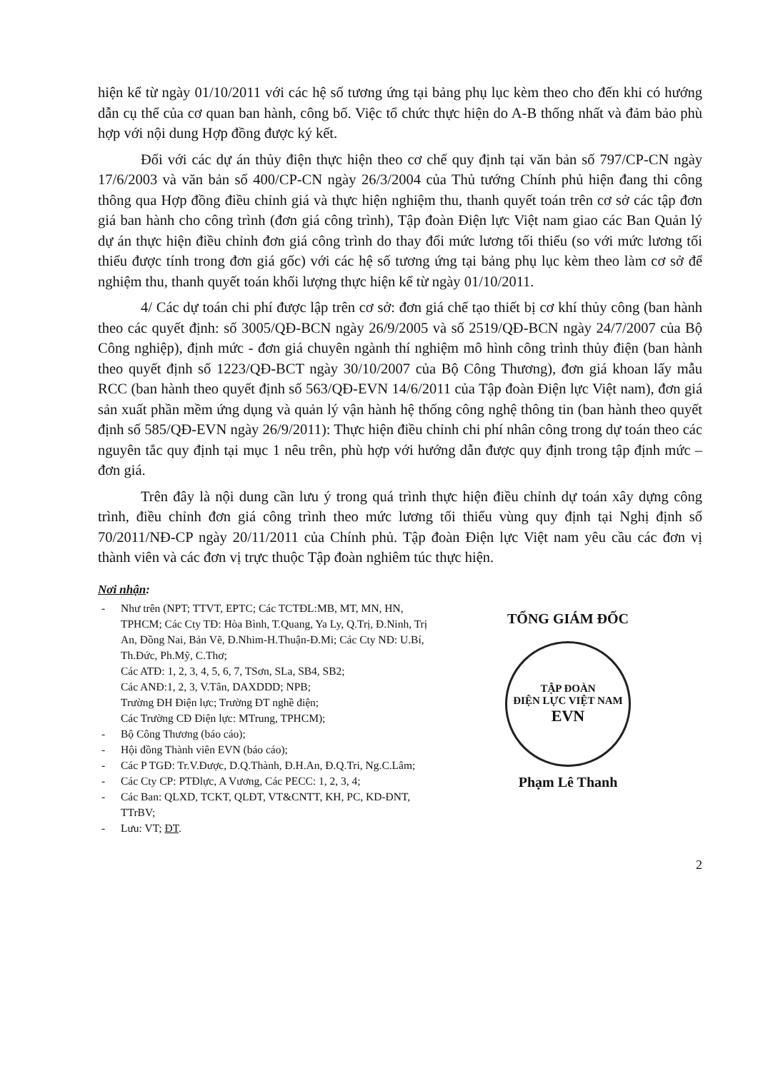hiện kể từ ngày 01/10/2011 với các hệ số tương ứng tại bảng phụ lục kèm theo cho đến khi có hướng dẫn cụ thể của cơ quan ban hành, công bố. Việc tổ chức thực hiện do A-B thống nhất và đảm bảo phù hợp với nội dung Hợp đồng được ký kết.
Đối với các dự án thủy điện thực hiện theo cơ chế quy định tại văn bản số 797/CP-CN ngày 17/6/2003 và văn bản số 400/CP-CN ngày 26/3/2004 của Thủ tướng Chính phủ hiện đang thi công thông qua Hợp đồng điều chỉnh giá và thực hiện nghiệm thu, thanh quyết toán trên cơ sở các tập đơn giá ban hành cho công trình (đơn giá công trình), Tập đoàn Điện lực Việt nam giao các Ban Quản lý dự án thực hiện điều chỉnh đơn giá công trình do thay đổi mức lương tối thiểu (so với mức lương tối thiểu được tính trong đơn giá gốc) với các hệ số tương ứng tại bảng phụ lục kèm theo làm cơ sở để nghiệm thu, thanh quyết toán khối lượng thực hiện kể từ ngày 01/10/2011.
4/ Các dự toán chi phí được lập trên cơ sở: đơn giá chế tạo thiết bị cơ khí thủy công (ban hành theo các quyết định: số 3005/QĐ-BCN ngày 26/9/2005 và số 2519/QĐ-BCN ngày 24/7/2007 của Bộ Công nghiệp), định mức - đơn giá chuyên ngành thí nghiệm mô hình công trình thủy điện (ban hành theo quyết định số 1223/QĐ-BCT ngày 30/10/2007 của Bộ Công Thương), đơn giá khoan lấy mẫu RCC (ban hành theo quyết định số 563/QĐ-EVN 14/6/2011 của Tập đoàn Điện lực Việt nam), đơn giá sản xuất phần mềm ứng dụng và quản lý vận hành hệ thống công nghệ thông tin (ban hành theo quyết định số 585/QĐ-EVN ngày 26/9/2011): Thực hiện điều chỉnh chi phí nhân công trong dự toán theo các nguyên tắc quy định tại mục 1 nêu trên, phù hợp với hướng dẫn được quy định trong tập định mức – đơn giá.
Trên đây là nội dung cần lưu ý trong quá trình thực hiện điều chỉnh dự toán xây dựng công trình, điều chỉnh đơn giá công trình theo mức lương tối thiểu vùng quy định tại Nghị định số 70/2011/NĐ-CP ngày 20/11/2011 của Chính phủ. Tập đoàn Điện lực Việt nam yêu cầu các đơn vị thành viên và các đơn vị trực thuộc Tập đoàn nghiêm túc thực hiện.
Nơi nhận:
Như trên (NPT; TTVT, EPTC; Các TCTĐL:MB, MT, MN, HN, TPHCM; Các Cty TĐ: Hòa Bình, T.Quang, Ya Ly, Q.Trị, Đ.Ninh, Trị An, Đồng Nai, Bản Vẽ, Đ.Nhim-H.Thuận-Đ.Mi; Các Cty NĐ: U.Bí, Th.Đức, Ph.Mỹ, C.Thơ;
Các ATĐ: 1, 2, 3, 4, 5, 6, 7, TSơn, SLa, SB4, SB2;
Các ANĐ:1, 2, 3, V.Tân, DAXDDD; NPB;
Trường ĐH Điện lực; Trường ĐT nghề điện;
Các Trường CĐ Điện lực: MTrung, TPHCM);
Bộ Công Thương (báo cáo);
Hội đồng Thành viên EVN (báo cáo);
Các P TGĐ: Tr.V.Được, D.Q.Thành, Đ.H.An, Đ.Q.Tri, Ng.C.Lâm;
Các Cty CP: PTĐlực, A Vương, Các PECC: 1, 2, 3, 4;
Các Ban: QLXD, TCKT, QLĐT, VT&CNTT, KH, PC, KD-ĐNT, TTrBV;
Lưu: VT; ĐT.
TỔNG GIÁM ĐỐC
TẬP ĐOÀN
ĐIỆN LỰC VIỆT NAM
EVN
Phạm Lê Thanh
2